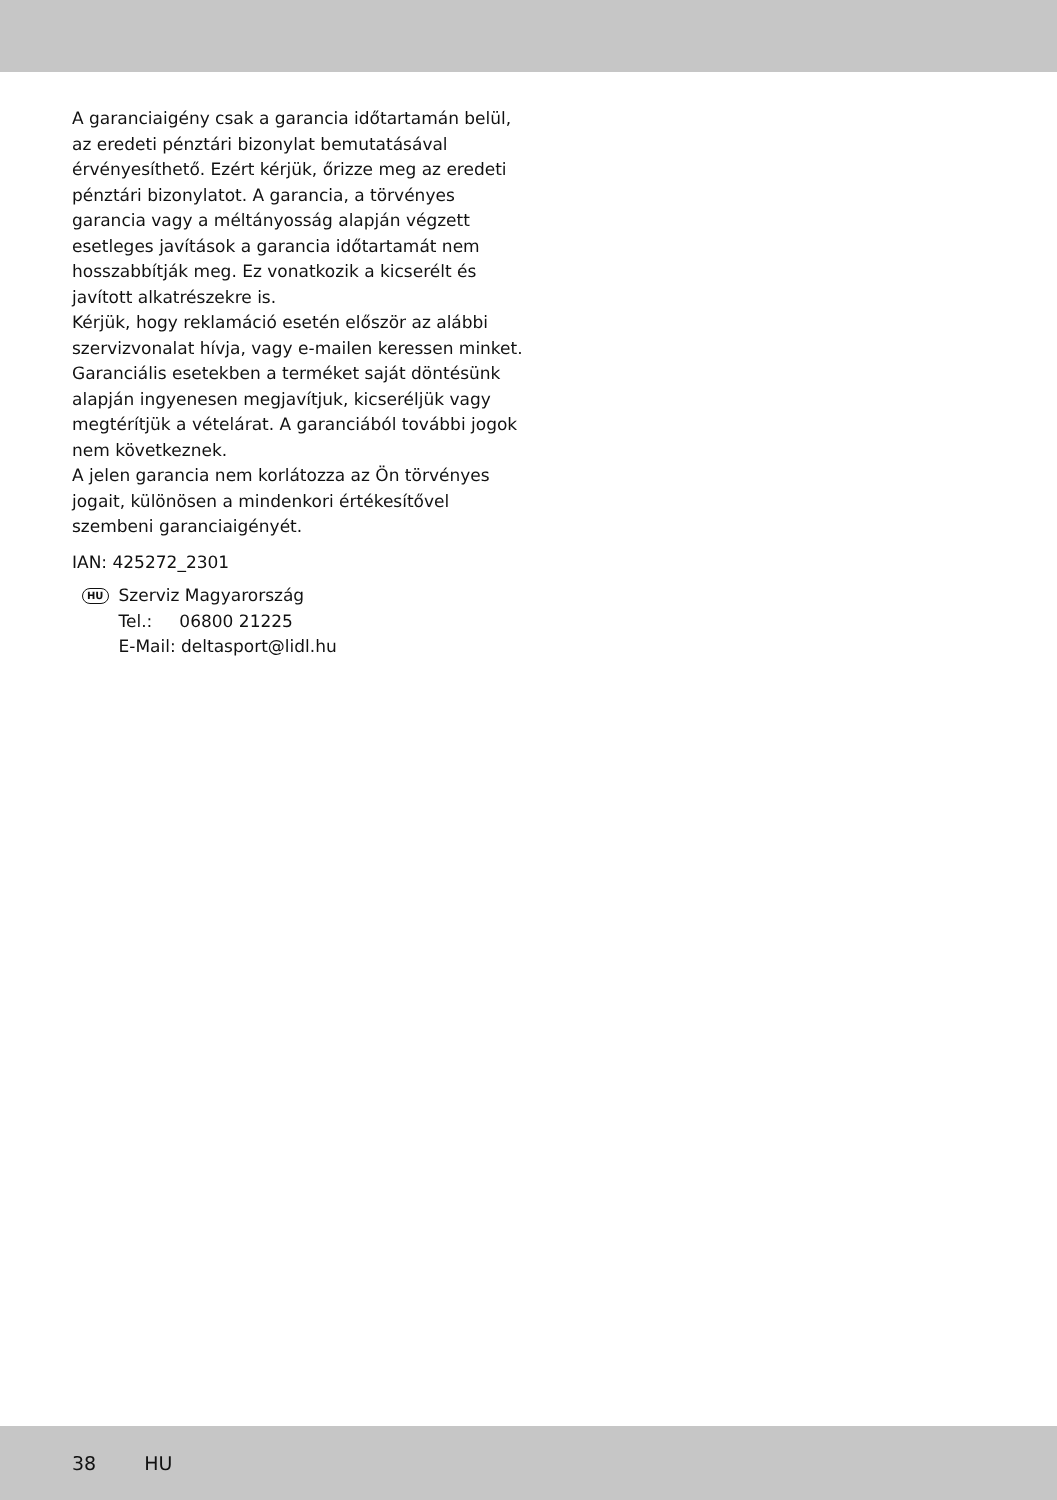A garanciaigény csak a garancia időtartamán belül, az eredeti pénztári bizonylat bemutatásával érvényesíthető. Ezért kérjük, őrizze meg az eredeti pénztári bizonylatot. A garancia, a törvényes garancia vagy a méltányosság alapján végzett esetleges javítások a garancia időtartamát nem hosszabbítják meg. Ez vonatkozik a kicserélt és javított alkatrészekre is.
Kérjük, hogy reklamáció esetén először az alábbi szervizvonalat hívja, vagy e-mailen keressen minket. Garanciális esetekben a terméket saját döntésünk alapján ingyenesen megjavítjuk, kicseréljük vagy megtérítjük a vételárat. A garanciából további jogok nem következnek.
A jelen garancia nem korlátozza az Ön törvényes jogait, különösen a mindenkori értékesítővel szembeni garanciaigényét.
IAN: 425272_2301
HU
Szerviz Magyarország
Tel.: 06800 21225
E-Mail: deltasport@lidl.hu
38 HU